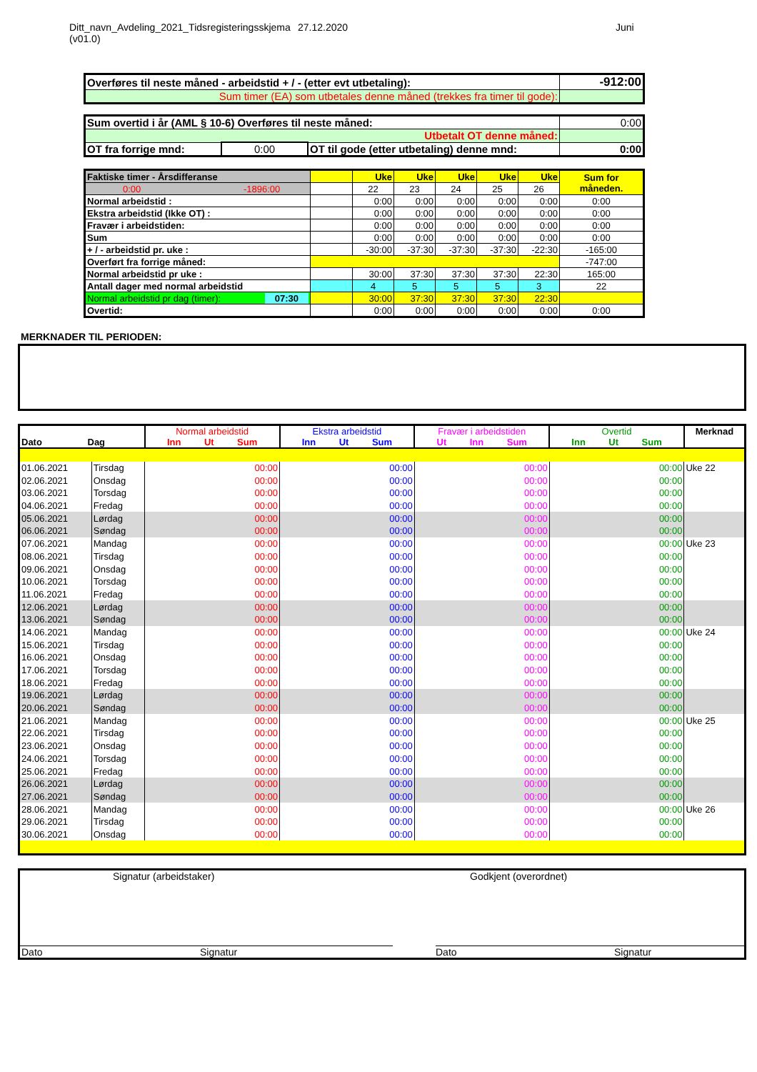Ditt_navn_Avdeling_2021_Tidsregisteringsskjema (v01.0) 27.12.2020 Juni
| Overføres til neste måned - arbeidstid + / - (etter evt utbetaling): | -912:00 |
| Sum timer (EA) som utbetales denne måned (trekkes fra timer til gode): | |
| Sum overtid i år (AML § 10-6) Overføres til neste måned: | | | 0:00 |
| Utbetalt OT denne måned: | | | |
| OT fra forrige mnd: | 0:00 | OT til gode (etter utbetaling) denne mnd: | 0:00 |
| Faktiske timer - Årsdifferanse | | Uke | Uke | Uke | Uke | Uke | Sum for måneden. |
| 0:00 -1896:00 | | 22 | 23 | 24 | 25 | 26 | |
| Normal arbeidstid : | | 0:00 | 0:00 | 0:00 | 0:00 | 0:00 | 0:00 |
| Ekstra arbeidstid (Ikke OT) : | | 0:00 | 0:00 | 0:00 | 0:00 | 0:00 | 0:00 |
| Fravær i arbeidstiden: | | 0:00 | 0:00 | 0:00 | 0:00 | 0:00 | 0:00 |
| Sum | | 0:00 | 0:00 | 0:00 | 0:00 | 0:00 | 0:00 |
| + / - arbeidstid pr. uke : | | -30:00 | -37:30 | -37:30 | -37:30 | -22:30 | -165:00 |
| Overført fra forrige måned: | | | | | | | -747:00 |
| Normal arbeidstid pr uke : | | 30:00 | 37:30 | 37:30 | 37:30 | 22:30 | 165:00 |
| Antall dager med normal arbeidstid | | 4 | 5 | 5 | 5 | 3 | 22 |
| Normal arbeidstid pr dag (timer): 07:30 | | 30:00 | 37:30 | 37:30 | 37:30 | 22:30 | |
| Overtid: | | 0:00 | 0:00 | 0:00 | 0:00 | 0:00 | 0:00 |
MERKNADER TIL PERIODEN:
| Dato Dag | | Normal arbeidstid Inn Ut Sum | Ekstra arbeidstid Inn Ut Sum | Fravær i arbeidstiden Ut Inn Sum | Overtid Inn Ut Sum | Merknad |
| --- | --- | --- | --- | --- | --- | --- |
| 01.06.2021 | Tirsdag | 00:00 | 00:00 | 00:00 | 00:00 | Uke 22 |
| 02.06.2021 | Onsdag | 00:00 | 00:00 | 00:00 | 00:00 | |
| 03.06.2021 | Torsdag | 00:00 | 00:00 | 00:00 | 00:00 | |
| 04.06.2021 | Fredag | 00:00 | 00:00 | 00:00 | 00:00 | |
| 05.06.2021 | Lørdag | 00:00 | 00:00 | 00:00 | 00:00 | |
| 06.06.2021 | Søndag | 00:00 | 00:00 | 00:00 | 00:00 | |
| 07.06.2021 | Mandag | 00:00 | 00:00 | 00:00 | 00:00 | Uke 23 |
| 08.06.2021 | Tirsdag | 00:00 | 00:00 | 00:00 | 00:00 | |
| 09.06.2021 | Onsdag | 00:00 | 00:00 | 00:00 | 00:00 | |
| 10.06.2021 | Torsdag | 00:00 | 00:00 | 00:00 | 00:00 | |
| 11.06.2021 | Fredag | 00:00 | 00:00 | 00:00 | 00:00 | |
| 12.06.2021 | Lørdag | 00:00 | 00:00 | 00:00 | 00:00 | |
| 13.06.2021 | Søndag | 00:00 | 00:00 | 00:00 | 00:00 | |
| 14.06.2021 | Mandag | 00:00 | 00:00 | 00:00 | 00:00 | Uke 24 |
| 15.06.2021 | Tirsdag | 00:00 | 00:00 | 00:00 | 00:00 | |
| 16.06.2021 | Onsdag | 00:00 | 00:00 | 00:00 | 00:00 | |
| 17.06.2021 | Torsdag | 00:00 | 00:00 | 00:00 | 00:00 | |
| 18.06.2021 | Fredag | 00:00 | 00:00 | 00:00 | 00:00 | |
| 19.06.2021 | Lørdag | 00:00 | 00:00 | 00:00 | 00:00 | |
| 20.06.2021 | Søndag | 00:00 | 00:00 | 00:00 | 00:00 | |
| 21.06.2021 | Mandag | 00:00 | 00:00 | 00:00 | 00:00 | Uke 25 |
| 22.06.2021 | Tirsdag | 00:00 | 00:00 | 00:00 | 00:00 | |
| 23.06.2021 | Onsdag | 00:00 | 00:00 | 00:00 | 00:00 | |
| 24.06.2021 | Torsdag | 00:00 | 00:00 | 00:00 | 00:00 | |
| 25.06.2021 | Fredag | 00:00 | 00:00 | 00:00 | 00:00 | |
| 26.06.2021 | Lørdag | 00:00 | 00:00 | 00:00 | 00:00 | |
| 27.06.2021 | Søndag | 00:00 | 00:00 | 00:00 | 00:00 | |
| 28.06.2021 | Mandag | 00:00 | 00:00 | 00:00 | 00:00 | Uke 26 |
| 29.06.2021 | Tirsdag | 00:00 | 00:00 | 00:00 | 00:00 | |
| 30.06.2021 | Onsdag | 00:00 | 00:00 | 00:00 | 00:00 | |
Signatur (arbeidstaker) Godkjent (overordnet)
Dato Signatur Dato Signatur